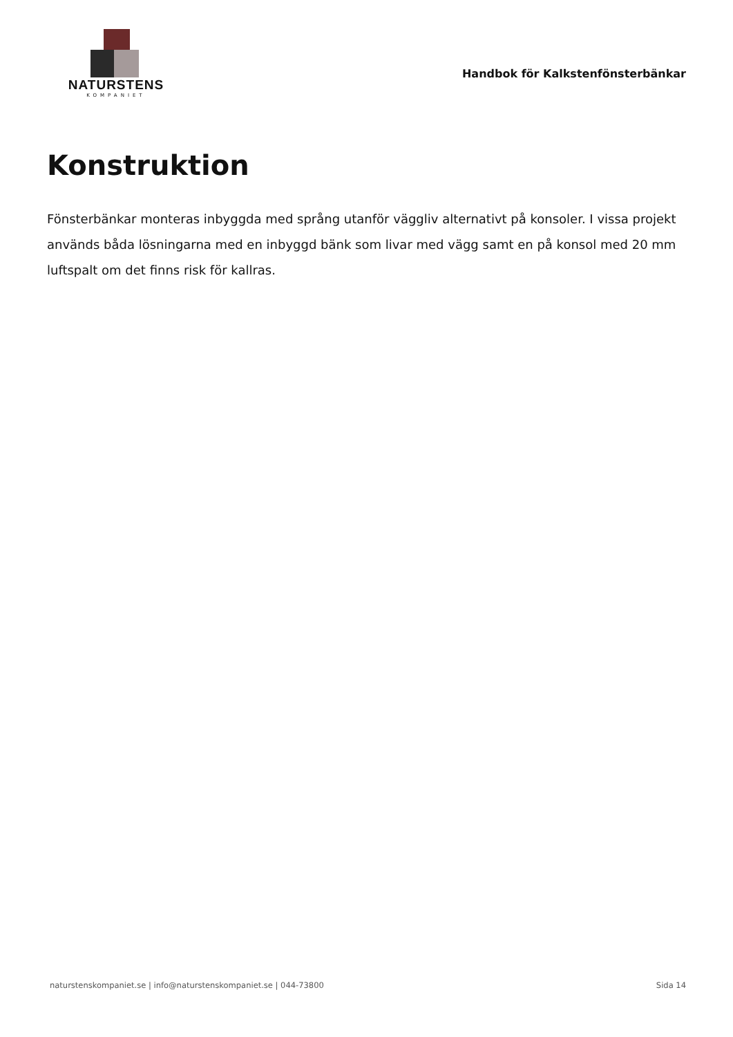NATURSTENS
KOMPANIET
Handbok för Kalkstenfönsterbänkar
Konstruktion
Fönsterbänkar monteras inbyggda med språng utanför väggliv alternativt på konsoler. I vissa projekt används båda lösningarna med en inbyggd bänk som livar med vägg samt en på konsol med 20 mm luftspalt om det finns risk för kallras.
naturstenskompaniet.se | info@naturstenskompaniet.se | 044-73800 Sida 14